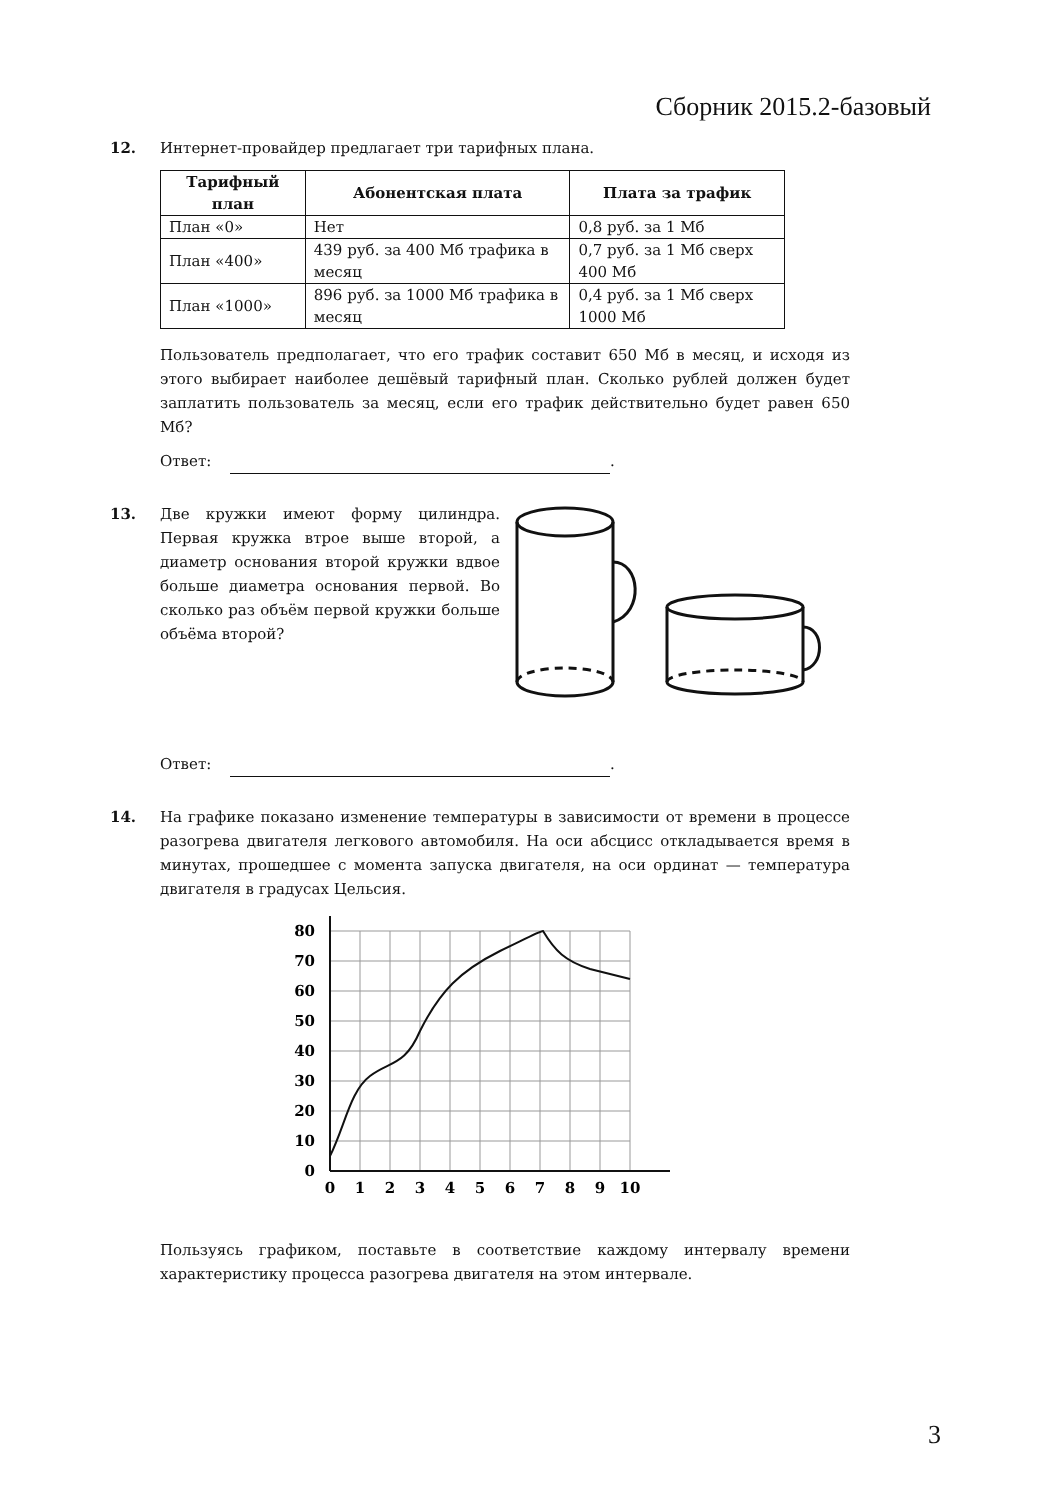Сборник 2015.2-базовый
12. Интернет-провайдер предлагает три тарифных плана.
| Тарифный план | Абонентская плата | Плата за трафик |
| --- | --- | --- |
| План «0» | Нет | 0,8 руб. за 1 Мб |
| План «400» | 439 руб. за 400 Мб трафика в месяц | 0,7 руб. за 1 Мб сверх 400 Мб |
| План «1000» | 896 руб. за 1000 Мб трафика в месяц | 0,4 руб. за 1 Мб сверх 1000 Мб |
Пользователь предполагает, что его трафик составит 650 Мб в месяц, и исходя из этого выбирает наиболее дешёвый тарифный план. Сколько рублей должен будет заплатить пользователь за месяц, если его трафик действительно будет равен 650 Мб?
Ответ: .
13. Две кружки имеют форму цилиндра. Первая кружка втрое выше второй, а диаметр основания второй кружки вдвое больше диаметра основания первой. Во сколько раз объём первой кружки больше объёма второй?
Ответ: .
14. На графике показано изменение температуры в зависимости от времени в процессе разогрева двигателя легкового автомобиля. На оси абсцисс откладывается время в минутах, прошедшее с момента запуска двигателя, на оси ординат — температура двигателя в градусах Цельсия.
80
70
60
50
40
30
20
10
0
0
1
2
3
4
5
6
7
8
9
10
Пользуясь графиком, поставьте в соответствие каждому интервалу времени характеристику процесса разогрева двигателя на этом интервале.
3